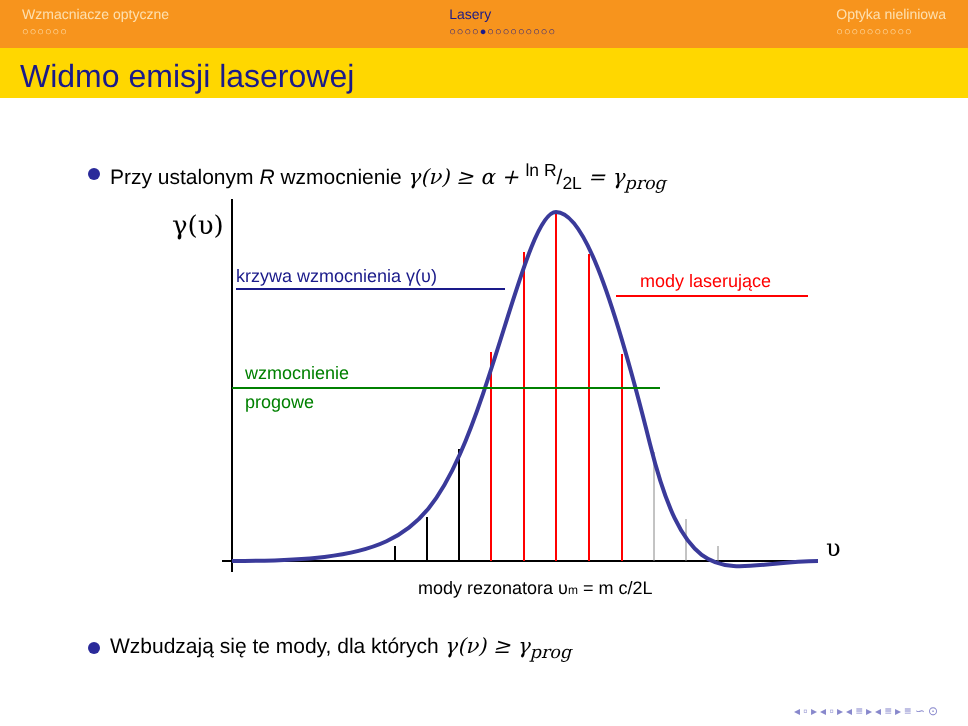Wzmacniacze optyczne
○○○○○○
Lasery
○○○○●○○○○○○○○○
Optyka nieliniowa
○○○○○○○○○○
Widmo emisji laserowej
Przy ustalonym R wzmocnienie γ(ν) ≥ α + ln R/2L = γ<sub>prog</sub>
γ(υ)
υ
wzmocnienie
progowe
krzywa wzmocnienia γ(υ)
mody laserujące
mody rezonatora υm = m c/2L
Wzbudzają się te mody, dla których γ(ν) ≥ γ<sub>prog</sub>
◂ ▫ ▸ ◂ ▫ ▸ ◂ ≡ ▸ ◂ ≡ ▸ ≡ ∽ ⊙